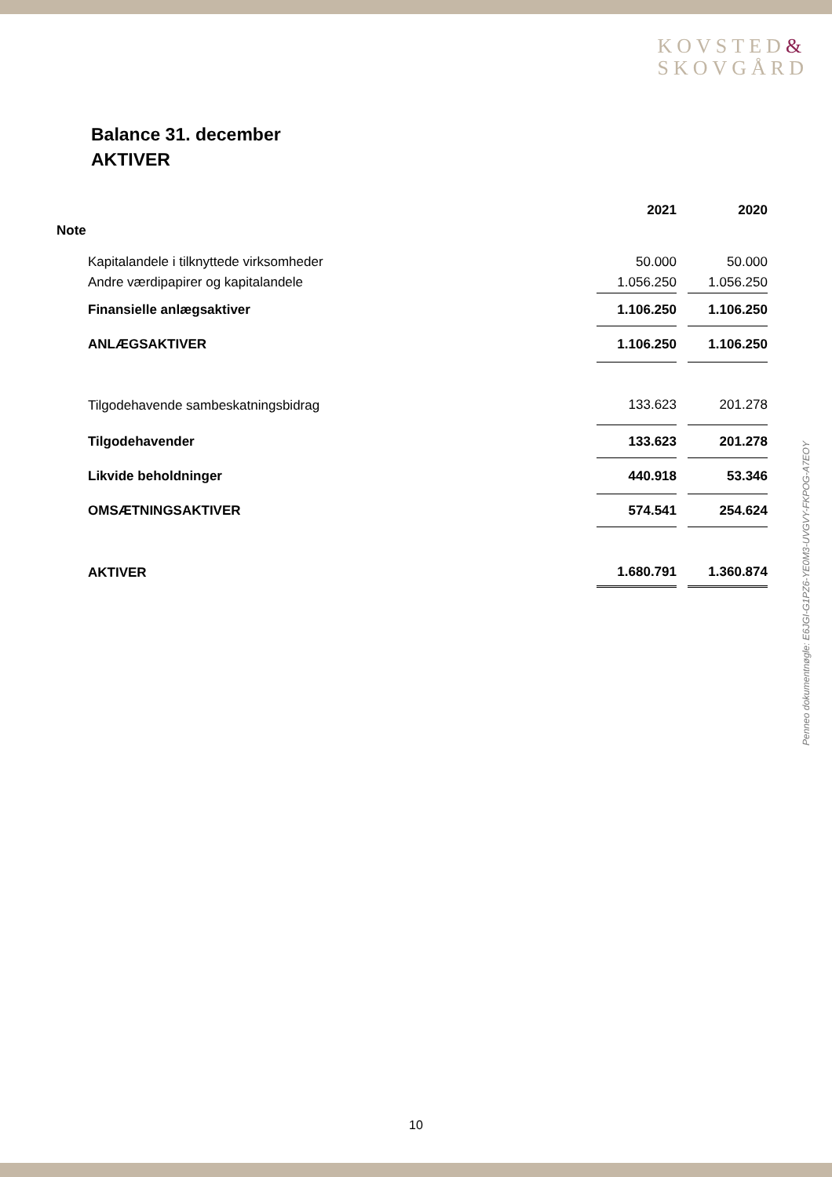KOVSTED&
SKOVGÅRD
Balance 31. december
AKTIVER
| | | 2021 | | 2020 |
| Note | | | | |
| | Kapitalandele i tilknyttede virksomheder | 50.000 | | 50.000 |
| | Andre værdipapirer og kapitalandele | 1.056.250 | | 1.056.250 |
| | Finansielle anlægsaktiver | 1.106.250 | | 1.106.250 |
| | ANLÆGSAKTIVER | 1.106.250 | | 1.106.250 |
| | Tilgodehavende sambeskatningsbidrag | 133.623 | | 201.278 |
| | Tilgodehavender | 133.623 | | 201.278 |
| | Likvide beholdninger | 440.918 | | 53.346 |
| | OMSÆTNINGSAKTIVER | 574.541 | | 254.624 |
| | AKTIVER | 1.680.791 | | 1.360.874 |
Penneo dokumentnøgle: E6JGI-G1PZ6-YE0M3-UVGVY-FKPOG-A7EOY
10